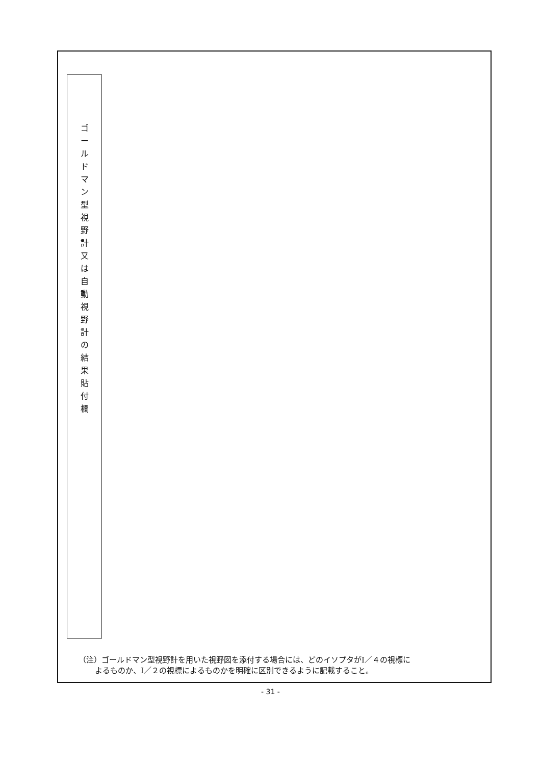ゴ
ー
ル
ド
マ
ン
型
視
野
計
又
は
自
動
視
野
計
の
結
果
貼
付
欄
（注）ゴールドマン型視野計を用いた視野図を添付する場合には、どのイソプタがⅠ／４の視標に
よるものか、Ⅰ／２の視標によるものかを明確に区別できるように記載すること。
- 31 -